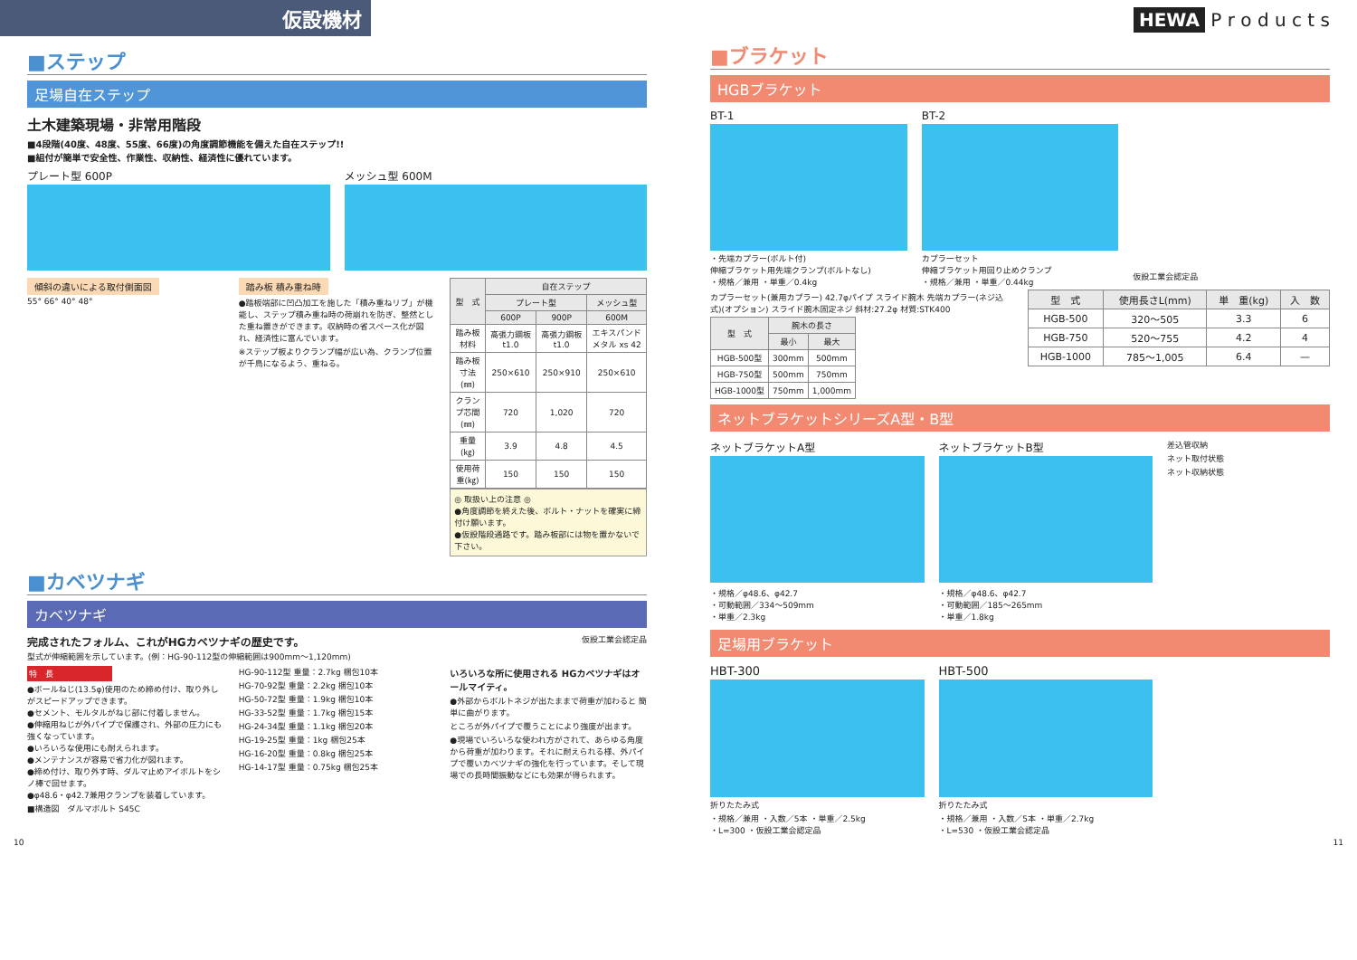仮設機材
■ステップ
足場自在ステップ
土木建築現場・非常用階段
■4段階(40度、48度、55度、66度)の角度調節機能を備えた自在ステップ!!
■組付が簡単で安全性、作業性、収納性、経済性に優れています。
プレート型 600P メッシュ型 600M
傾斜の違いによる取付側面図
55° 66° 40° 48°
踏み板 積み重ね時
●踏板端部に凹凸加工を施した「積み重ねリブ」が機能し、ステップ積み重ね時の荷崩れを防ぎ、整然とした重ね置きができます。収納時の省スペース化が図れ、経済性に富んでいます。
※ステップ板よりクランプ幅が広い為、クランプ位置が千鳥になるよう、重ねる。
| 型 式 | 自在ステップ | | |
| --- | --- | --- | --- |
| | プレート型 | | メッシュ型 |
| | 600P | 900P | 600M |
| 踏み板材料 | 高張力鋼板 t1.0 | 高張力鋼板 t1.0 | エキスパンドメタル xs 42 |
| 踏み板寸法(㎜) | 250×610 | 250×910 | 250×610 |
| クランプ芯間(㎜) | 720 | 1,020 | 720 |
| 重量(㎏) | 3.9 | 4.8 | 4.5 |
| 使用荷重(㎏) | 150 | 150 | 150 |
◎ 取扱い上の注意 ◎
●角度調節を終えた後、ボルト・ナットを確実に締付け願います。
●仮設階段通路です。踏み板部には物を置かないで下さい。
■カベツナギ
カベツナギ
完成されたフォルム、これがHGカベツナギの歴史です。 仮設工業会認定品
型式が伸縮範囲を示しています。(例：HG-90-112型の伸縮範囲は900mm～1,120mm)
特　長
●ボールねじ(13.5φ)使用のため締め付け、取り外しがスピードアップできます。
●セメント、モルタルがねじ部に付着しません。
●伸縮用ねじが外パイプで保護され、外部の圧力にも強くなっています。
●いろいろな使用にも耐えられます。
●メンテナンスが容易で省力化が図れます。
●締め付け、取り外す時、ダルマ止めアイボルトをシノ棒で回せます。
●φ48.6・φ42.7兼用クランプを装着しています。
■構造図　ダルマボルト S45C
HG-90-112型 重量：2.7kg 梱包10本
HG-70-92型 重量：2.2kg 梱包10本
HG-50-72型 重量：1.9kg 梱包10本
HG-33-52型 重量：1.7kg 梱包15本
HG-24-34型 重量：1.1kg 梱包20本
HG-19-25型 重量：1kg 梱包25本
HG-16-20型 重量：0.8kg 梱包25本
HG-14-17型 重量：0.75kg 梱包25本
いろいろな所に使用される HGカベツナギはオールマイティ。
●外部からボルトネジが出たままで荷重が加わると 簡単に曲がります。
ところが外パイプで覆うことにより強度が出ます。
●現場でいろいろな使われ方がされて、あらゆる角度から荷重が加わります。それに耐えられる様、外パイプで覆いカベツナギの強化を行っています。そして現場での長時間振動などにも効果が得られます。
HEWA P r o d u c t s
■ブラケット
HGBブラケット
BT-1
・先端カプラー(ボルト付)
伸縮ブラケット用先端クランプ(ボルトなし)
・規格／兼用 ・単重／0.4kg
BT-2
カプラーセット
伸縮ブラケット用回り止めクランプ
・規格／兼用 ・単重／0.44kg
仮設工業会認定品
カプラーセット(兼用カプラー) 42.7φパイプ スライド腕木 先端カプラー(ネジ込式)(オプション) スライド腕木固定ネジ 斜材:27.2φ 材質:STK400
| 型 式 | 腕木の長さ | |
| --- | --- | --- |
| | 最小 | 最大 |
| HGB-500型 | 300mm | 500mm |
| HGB-750型 | 500mm | 750mm |
| HGB-1000型 | 750mm | 1,000mm |
| 型 式 | 使用長さL(mm) | 単 重(kg) | 入 数 |
| --- | --- | --- | --- |
| HGB-500 | 320～505 | 3.3 | 6 |
| HGB-750 | 520～755 | 4.2 | 4 |
| HGB-1000 | 785～1,005 | 6.4 | — |
ネットブラケットシリーズA型・B型
ネットブラケットA型
・規格／φ48.6、φ42.7
・可動範囲／334～509mm
・単重／2.3kg
ネットブラケットB型
・規格／φ48.6、φ42.7
・可動範囲／185～265mm
・単重／1.8kg
差込管収納
ネット取付状態
ネット収納状態
足場用ブラケット
HBT-300
折りたたみ式
・規格／兼用 ・入数／5本 ・単重／2.5kg
・L=300 ・仮設工業会認定品
HBT-500
折りたたみ式
・規格／兼用 ・入数／5本 ・単重／2.7kg
・L=530 ・仮設工業会認定品
10 11